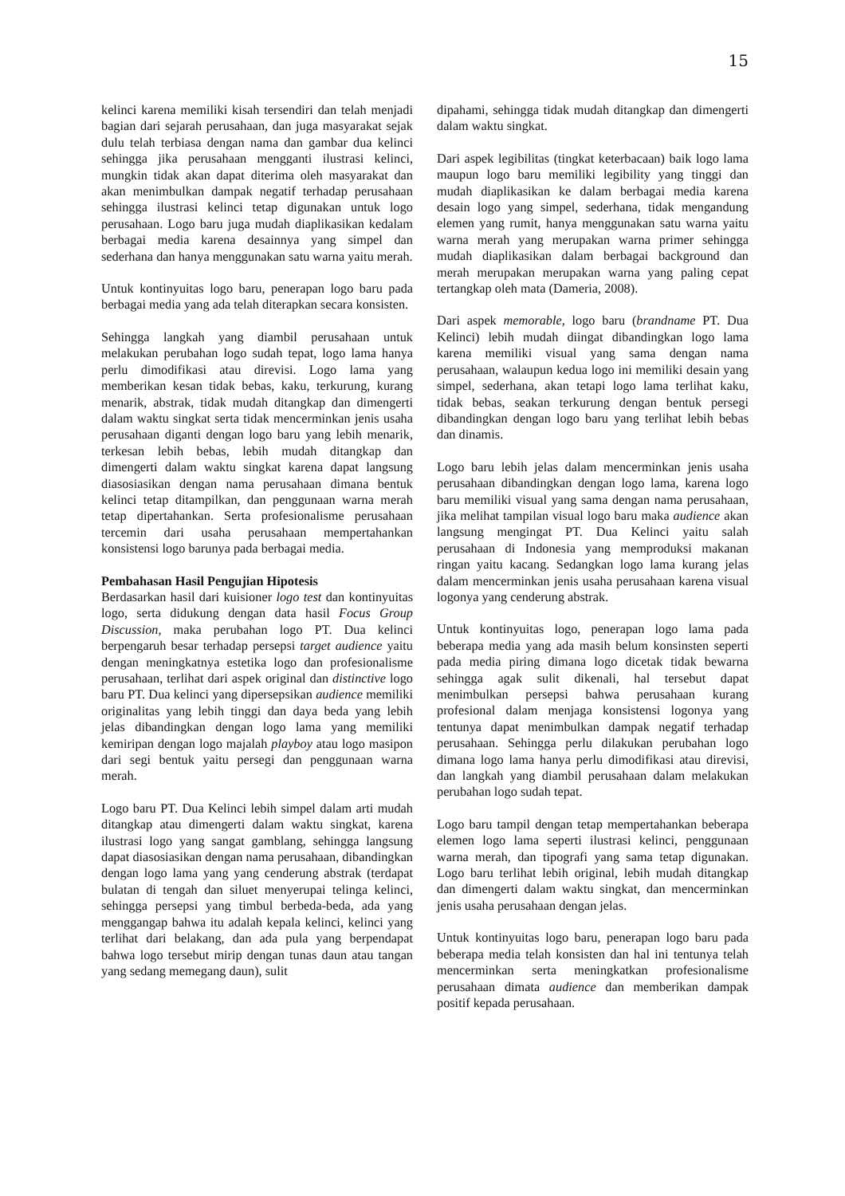15
kelinci karena memiliki kisah tersendiri dan telah menjadi bagian dari sejarah perusahaan, dan juga masyarakat sejak dulu telah terbiasa dengan nama dan gambar dua kelinci sehingga jika perusahaan mengganti ilustrasi kelinci, mungkin tidak akan dapat diterima oleh masyarakat dan akan menimbulkan dampak negatif terhadap perusahaan sehingga ilustrasi kelinci tetap digunakan untuk logo perusahaan. Logo baru juga mudah diaplikasikan kedalam berbagai media karena desainnya yang simpel dan sederhana dan hanya menggunakan satu warna yaitu merah.
Untuk kontinyuitas logo baru, penerapan logo baru pada berbagai media yang ada telah diterapkan secara konsisten.
Sehingga langkah yang diambil perusahaan untuk melakukan perubahan logo sudah tepat, logo lama hanya perlu dimodifikasi atau direvisi. Logo lama yang memberikan kesan tidak bebas, kaku, terkurung, kurang menarik, abstrak, tidak mudah ditangkap dan dimengerti dalam waktu singkat serta tidak mencerminkan jenis usaha perusahaan diganti dengan logo baru yang lebih menarik, terkesan lebih bebas, lebih mudah ditangkap dan dimengerti dalam waktu singkat karena dapat langsung diasosiasikan dengan nama perusahaan dimana bentuk kelinci tetap ditampilkan, dan penggunaan warna merah tetap dipertahankan. Serta profesionalisme perusahaan tercemin dari usaha perusahaan mempertahankan konsistensi logo barunya pada berbagai media.
Pembahasan Hasil Pengujian Hipotesis
Berdasarkan hasil dari kuisioner logo test dan kontinyuitas logo, serta didukung dengan data hasil Focus Group Discussion, maka perubahan logo PT. Dua kelinci berpengaruh besar terhadap persepsi target audience yaitu dengan meningkatnya estetika logo dan profesionalisme perusahaan, terlihat dari aspek original dan distinctive logo baru PT. Dua kelinci yang dipersepsikan audience memiliki originalitas yang lebih tinggi dan daya beda yang lebih jelas dibandingkan dengan logo lama yang memiliki kemiripan dengan logo majalah playboy atau logo masipon dari segi bentuk yaitu persegi dan penggunaan warna merah.
Logo baru PT. Dua Kelinci lebih simpel dalam arti mudah ditangkap atau dimengerti dalam waktu singkat, karena ilustrasi logo yang sangat gamblang, sehingga langsung dapat diasosiasikan dengan nama perusahaan, dibandingkan dengan logo lama yang yang cenderung abstrak (terdapat bulatan di tengah dan siluet menyerupai telinga kelinci, sehingga persepsi yang timbul berbeda-beda, ada yang menggangap bahwa itu adalah kepala kelinci, kelinci yang terlihat dari belakang, dan ada pula yang berpendapat bahwa logo tersebut mirip dengan tunas daun atau tangan yang sedang memegang daun), sulit
dipahami, sehingga tidak mudah ditangkap dan dimengerti dalam waktu singkat.
Dari aspek legibilitas (tingkat keterbacaan) baik logo lama maupun logo baru memiliki legibility yang tinggi dan mudah diaplikasikan ke dalam berbagai media karena desain logo yang simpel, sederhana, tidak mengandung elemen yang rumit, hanya menggunakan satu warna yaitu warna merah yang merupakan warna primer sehingga mudah diaplikasikan dalam berbagai background dan merah merupakan merupakan warna yang paling cepat tertangkap oleh mata (Dameria, 2008).
Dari aspek memorable, logo baru (brandname PT. Dua Kelinci) lebih mudah diingat dibandingkan logo lama karena memiliki visual yang sama dengan nama perusahaan, walaupun kedua logo ini memiliki desain yang simpel, sederhana, akan tetapi logo lama terlihat kaku, tidak bebas, seakan terkurung dengan bentuk persegi dibandingkan dengan logo baru yang terlihat lebih bebas dan dinamis.
Logo baru lebih jelas dalam mencerminkan jenis usaha perusahaan dibandingkan dengan logo lama, karena logo baru memiliki visual yang sama dengan nama perusahaan, jika melihat tampilan visual logo baru maka audience akan langsung mengingat PT. Dua Kelinci yaitu salah perusahaan di Indonesia yang memproduksi makanan ringan yaitu kacang. Sedangkan logo lama kurang jelas dalam mencerminkan jenis usaha perusahaan karena visual logonya yang cenderung abstrak.
Untuk kontinyuitas logo, penerapan logo lama pada beberapa media yang ada masih belum konsinsten seperti pada media piring dimana logo dicetak tidak bewarna sehingga agak sulit dikenali, hal tersebut dapat menimbulkan persepsi bahwa perusahaan kurang profesional dalam menjaga konsistensi logonya yang tentunya dapat menimbulkan dampak negatif terhadap perusahaan. Sehingga perlu dilakukan perubahan logo dimana logo lama hanya perlu dimodifikasi atau direvisi, dan langkah yang diambil perusahaan dalam melakukan perubahan logo sudah tepat.
Logo baru tampil dengan tetap mempertahankan beberapa elemen logo lama seperti ilustrasi kelinci, penggunaan warna merah, dan tipografi yang sama tetap digunakan. Logo baru terlihat lebih original, lebih mudah ditangkap dan dimengerti dalam waktu singkat, dan mencerminkan jenis usaha perusahaan dengan jelas.
Untuk kontinyuitas logo baru, penerapan logo baru pada beberapa media telah konsisten dan hal ini tentunya telah mencerminkan serta meningkatkan profesionalisme perusahaan dimata audience dan memberikan dampak positif kepada perusahaan.